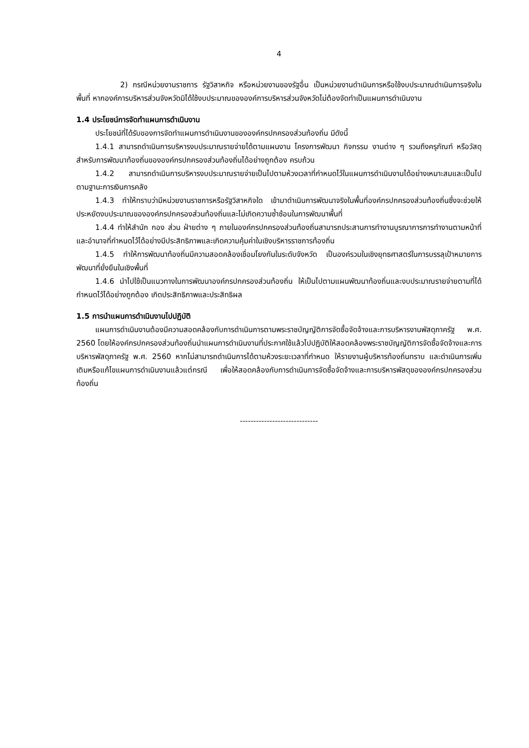4
2) กรณีหน่วยงานราชการ รัฐวิสาหกิจ หรือหน่วยงานของรัฐอื่น เป็นหน่วยงานดำเนินการหรือใช้งบประมาณดำเนินการจริงในพื้นที่ หากองค์การบริหารส่วนจังหวัดมิได้ใช้งบประมาณขององค์การบริหารส่วนจังหวัดไม่ต้องจัดทำเป็นแผนการดำเนินงาน
1.4 ประโยชน์การจัดทำแผนการดำเนินงาน
ประโยชน์ที่ได้รับของการจัดทำแผนการดำเนินงานขององค์กรปกครองส่วนท้องถิ่น มีดังนี้
1.4.1 สามารถดำเนินการบริหารงบประมาณรายจ่ายได้ตามแผนงาน โครงการพัฒนา กิจกรรม งานต่าง ๆ รวมถึงครุภัณฑ์ หรือวัสดุ สำหรับการพัฒนาท้องถิ่นขององค์กรปกครองส่วนท้องถิ่นได้อย่างถูกต้อง ครบถ้วน
1.4.2 สามารถดำเนินการบริหารงบประมาณรายจ่ายเป็นไปตามห้วงเวลาที่กำหนดไว้ในแผนการดำเนินงานได้อย่างเหมาะสมและเป็นไปตามฐานะการเงินการคลัง
1.4.3 ทำให้ทราบว่ามีหน่วยงานราชการหรือรัฐวิสาหกิจใด เข้ามาดำเนินการพัฒนาจริงในพื้นที่องค์กรปกครองส่วนท้องถิ่นซึ่งจะช่วยให้ประหยัดงบประมาณขององค์กรปกครองส่วนท้องถิ่นและไม่เกิดความซ้ำซ้อนในการพัฒนาพื้นที่
1.4.4 ทำให้สำนัก กอง ส่วน ฝ่ายต่าง ๆ ภายในองค์กรปกครองส่วนท้องถิ่นสามารถประสานการทำงานบูรณาการการทำงานตามหน้าที่และอำนาจที่กำหนดไว้ได้อย่างมีประสิทธิภาพและเกิดความคุ้มค่าในเชิงบริหารราชการท้องถิ่น
1.4.5 ทำให้การพัฒนาท้องถิ่นมีความสอดคล้องเชื่อมโยงกันในระดับจังหวัด เป็นองค์รวมในเชิงยุทธศาสตร์ในการบรรลุเป้าหมายการพัฒนาที่ยั่งยืนในเชิงพื้นที่
1.4.6 นำไปใช้เป็นแนวทางในการพัฒนาองค์กรปกครองส่วนท้องถิ่น ให้เป็นไปตามแผนพัฒนาท้องถิ่นและงบประมาณรายจ่ายตามที่ได้กำหนดไว้ได้อย่างถูกต้อง เกิดประสิทธิภาพและประสิทธิผล
1.5 การนำแผนการดำเนินงานไปปฏิบัติ
แผนการดำเนินงานต้องมีความสอดคล้องกับการดำเนินการตามพระราชบัญญัติการจัดซื้อจัดจ้างและการบริหารงานพัสดุภาครัฐ พ.ศ. 2560 โดยให้องค์กรปกครองส่วนท้องถิ่นนำแผนการดำเนินงานที่ประกาศใช้แล้วไปปฏิบัติให้สอดคล้องพระราชบัญญัติการจัดซื้อจัดจ้างและการบริหารพัสดุภาครัฐ พ.ศ. 2560 หากไม่สามารถดำเนินการได้ตามห้วงระยะเวลาที่กำหนด ให้รายงานผู้บริหารท้องถิ่นทราบ และดำเนินการเพิ่มเติมหรือแก้ไขแผนการดำเนินงานแล้วแต่กรณี เพื่อให้สอดคล้องกับการดำเนินการจัดซื้อจัดจ้างและการบริหารพัสดุขององค์กรปกครองส่วนท้องถิ่น
-----------------------------